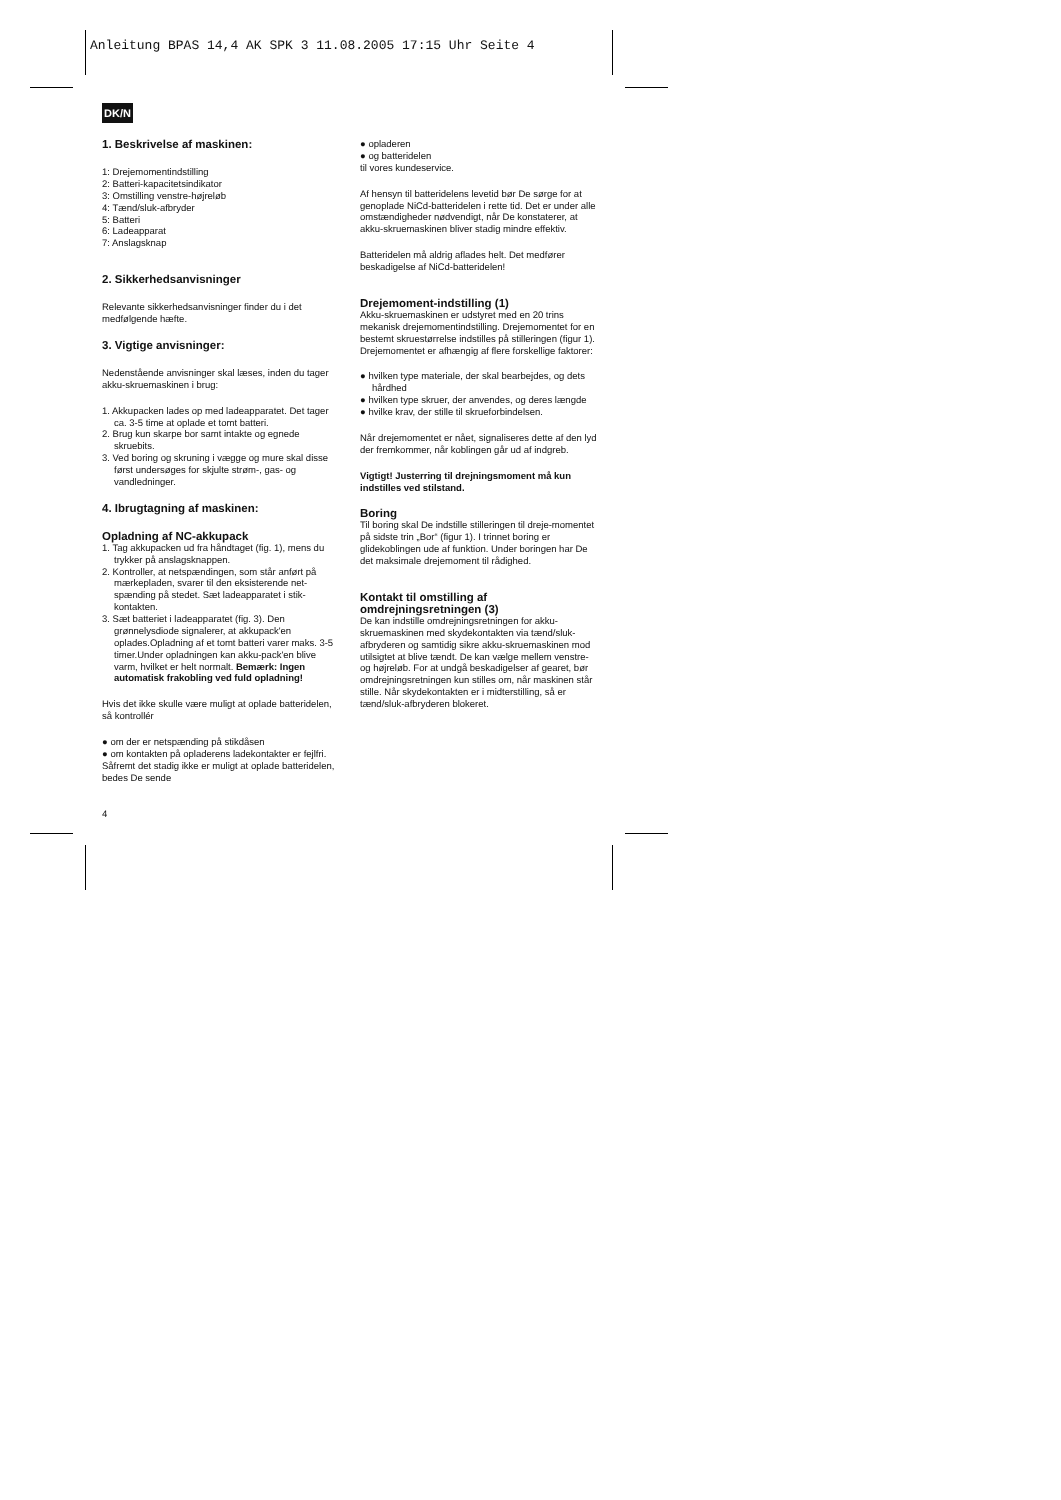Anleitung BPAS 14,4 AK SPK 3 11.08.2005 17:15 Uhr Seite 4
DK/N
1. Beskrivelse af maskinen:
1: Drejemomentindstilling
2: Batteri-kapacitetsindikator
3: Omstilling venstre-højreløb
4: Tænd/sluk-afbryder
5: Batteri
6: Ladeapparat
7: Anslagsknap
2. Sikkerhedsanvisninger
Relevante sikkerhedsanvisninger finder du i det medfølgende hæfte.
3. Vigtige anvisninger:
Nedenstående anvisninger skal læses, inden du tager akku-skruemaskinen i brug:
1. Akkupacken lades op med ladeapparatet. Det tager ca. 3-5 time at oplade et tomt batteri.
2. Brug kun skarpe bor samt intakte og egnede skruebits.
3. Ved boring og skruning i vægge og mure skal disse først undersøges for skjulte strøm-, gas- og vandledninger.
4. Ibrugtagning af maskinen:
Opladning af NC-akkupack
1. Tag akkupacken ud fra håndtaget (fig. 1), mens du trykker på anslagsknappen.
2. Kontroller, at netspændingen, som står anført på mærkepladen, svarer til den eksisterende net-spænding på stedet. Sæt ladeapparatet i stik-kontakten.
3. Sæt batteriet i ladeapparatet (fig. 3). Den grønnelysdiode signalerer, at akkupack'en oplades.Opladning af et tomt batteri varer maks. 3-5 timer.Under opladningen kan akku-pack'en blive varm, hvilket er helt normalt. Bemærk: Ingen automatisk frakobling ved fuld opladning!
Hvis det ikke skulle være muligt at oplade batteridelen, så kontrollér
● om der er netspænding på stikdåsen
● om kontakten på opladerens ladekontakter er fejlfri.
Såfremt det stadig ikke er muligt at oplade batteridelen, bedes De sende
● opladeren
● og batteridelen
til vores kundeservice.
Af hensyn til batteridelens levetid bør De sørge for at genoplade NiCd-batteridelen i rette tid. Det er under alle omstændigheder nødvendigt, når De konstaterer, at akku-skruemaskinen bliver stadig mindre effektiv.
Batteridelen må aldrig aflades helt. Det medfører beskadigelse af NiCd-batteridelen!
Drejemoment-indstilling (1)
Akku-skruemaskinen er udstyret med en 20 trins mekanisk drejemomentindstilling. Drejemomentet for en bestemt skruestørrelse indstilles på stilleringen (figur 1). Drejemomentet er afhængig af flere forskellige faktorer:
● hvilken type materiale, der skal bearbejdes, og dets hårdhed
● hvilken type skruer, der anvendes, og deres længde
● hvilke krav, der stille til skrueforbindelsen.
Når drejemomentet er nået, signaliseres dette af den lyd der fremkommer, når koblingen går ud af indgreb.
Vigtigt! Justerring til drejningsmoment må kun indstilles ved stilstand.
Boring
Til boring skal De indstille stilleringen til dreje-momentet på sidste trin „Bor“ (figur 1). I trinnet boring er glidekoblingen ude af funktion. Under boringen har De det maksimale drejemoment til rådighed.
Kontakt til omstilling af omdrejningsretningen (3)
De kan indstille omdrejningsretningen for akku-skruemaskinen med skydekontakten via tænd/sluk-afbryderen og samtidig sikre akku-skruemaskinen mod utilsigtet at blive tændt. De kan vælge mellem venstre- og højreløb. For at undgå beskadigelser af gearet, bør omdrejningsretningen kun stilles om, når maskinen står stille. Når skydekontakten er i midterstilling, så er tænd/sluk-afbryderen blokeret.
4